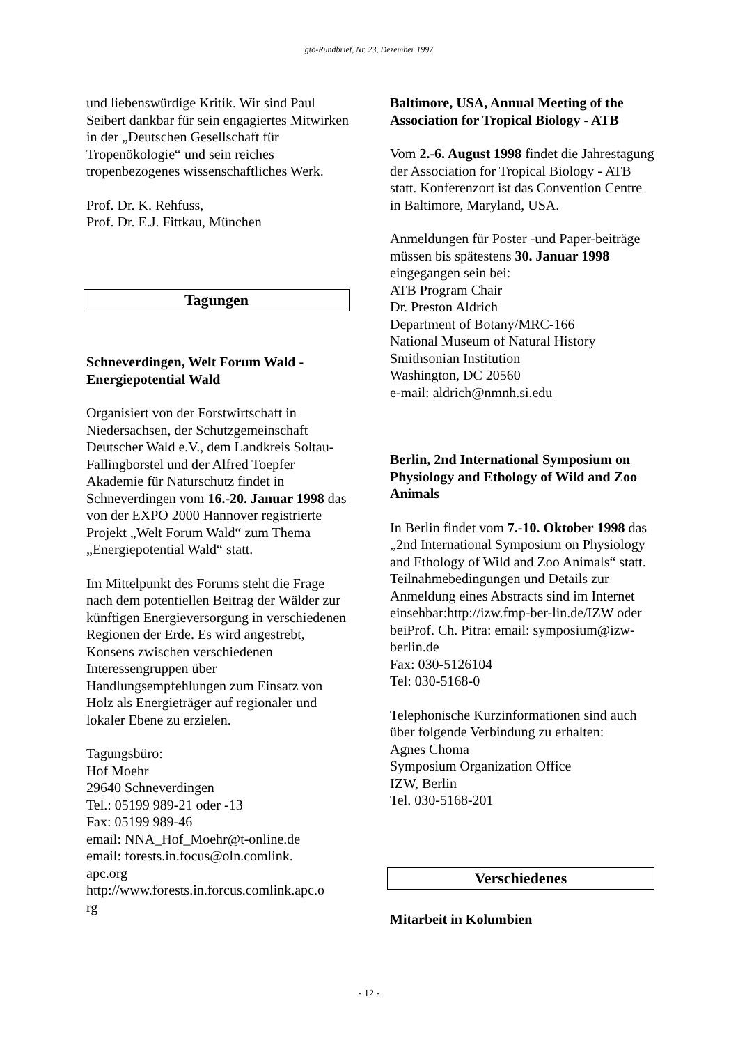gtö-Rundbrief, Nr. 23, Dezember 1997
und liebenswürdige Kritik. Wir sind Paul Seibert dankbar für sein engagiertes Mitwirken in der „Deutschen Gesellschaft für Tropenökologie“ und sein reiches tropenbezogenes wissenschaftliches Werk.
Prof. Dr. K. Rehfuss,
Prof. Dr. E.J. Fittkau, München
Tagungen
Schneverdingen, Welt Forum Wald - Energiepotential Wald
Organisiert von der Forstwirtschaft in Niedersachsen, der Schutzgemeinschaft Deutscher Wald e.V., dem Landkreis Soltau-Fallingborstel und der Alfred Toepfer Akademie für Naturschutz findet in Schneverdingen vom 16.-20. Januar 1998 das von der EXPO 2000 Hannover registrierte Projekt „Welt Forum Wald“ zum Thema „Energiepotential Wald“ statt.
Im Mittelpunkt des Forums steht die Frage nach dem potentiellen Beitrag der Wälder zur künftigen Energieversorgung in verschiedenen Regionen der Erde. Es wird angestrebt, Konsens zwischen verschiedenen Interessengruppen über Handlungsempfehlungen zum Einsatz von Holz als Energieträger auf regionaler und lokaler Ebene zu erzielen.
Tagungsbüro:
Hof Moehr
29640 Schneverdingen
Tel.: 05199 989-21 oder -13
Fax: 05199 989-46
email: NNA_Hof_Moehr@t-online.de
email: forests.in.focus@oln.comlink.
apc.org
http://www.forests.in.forcus.comlink.apc.o
rg
Baltimore, USA, Annual Meeting of the Association for Tropical Biology - ATB
Vom 2.-6. August 1998 findet die Jahrestagung der Association for Tropical Biology - ATB statt. Konferenzort ist das Convention Centre in Baltimore, Maryland, USA.
Anmeldungen für Poster -und Paper-beiträge müssen bis spätestens 30. Januar 1998 eingegangen sein bei:
ATB Program Chair
Dr. Preston Aldrich
Department of Botany/MRC-166
National Museum of Natural History
Smithsonian Institution
Washington, DC 20560
e-mail: aldrich@nmnh.si.edu
Berlin, 2nd International Symposium on Physiology and Ethology of Wild and Zoo Animals
In Berlin findet vom 7.-10. Oktober 1998 das „2nd International Symposium on Physiology and Ethology of Wild and Zoo Animals“ statt. Teilnahmebedingungen und Details zur Anmeldung eines Abstracts sind im Internet einsehbar:http://izw.fmp-ber-lin.de/IZW oder beiProf. Ch. Pitra: email: symposium@izw-berlin.de
Fax: 030-5126104
Tel: 030-5168-0
Telephonische Kurzinformationen sind auch über folgende Verbindung zu erhalten:
Agnes Choma
Symposium Organization Office
IZW, Berlin
Tel. 030-5168-201
Verschiedenes
Mitarbeit in Kolumbien
- 12 -